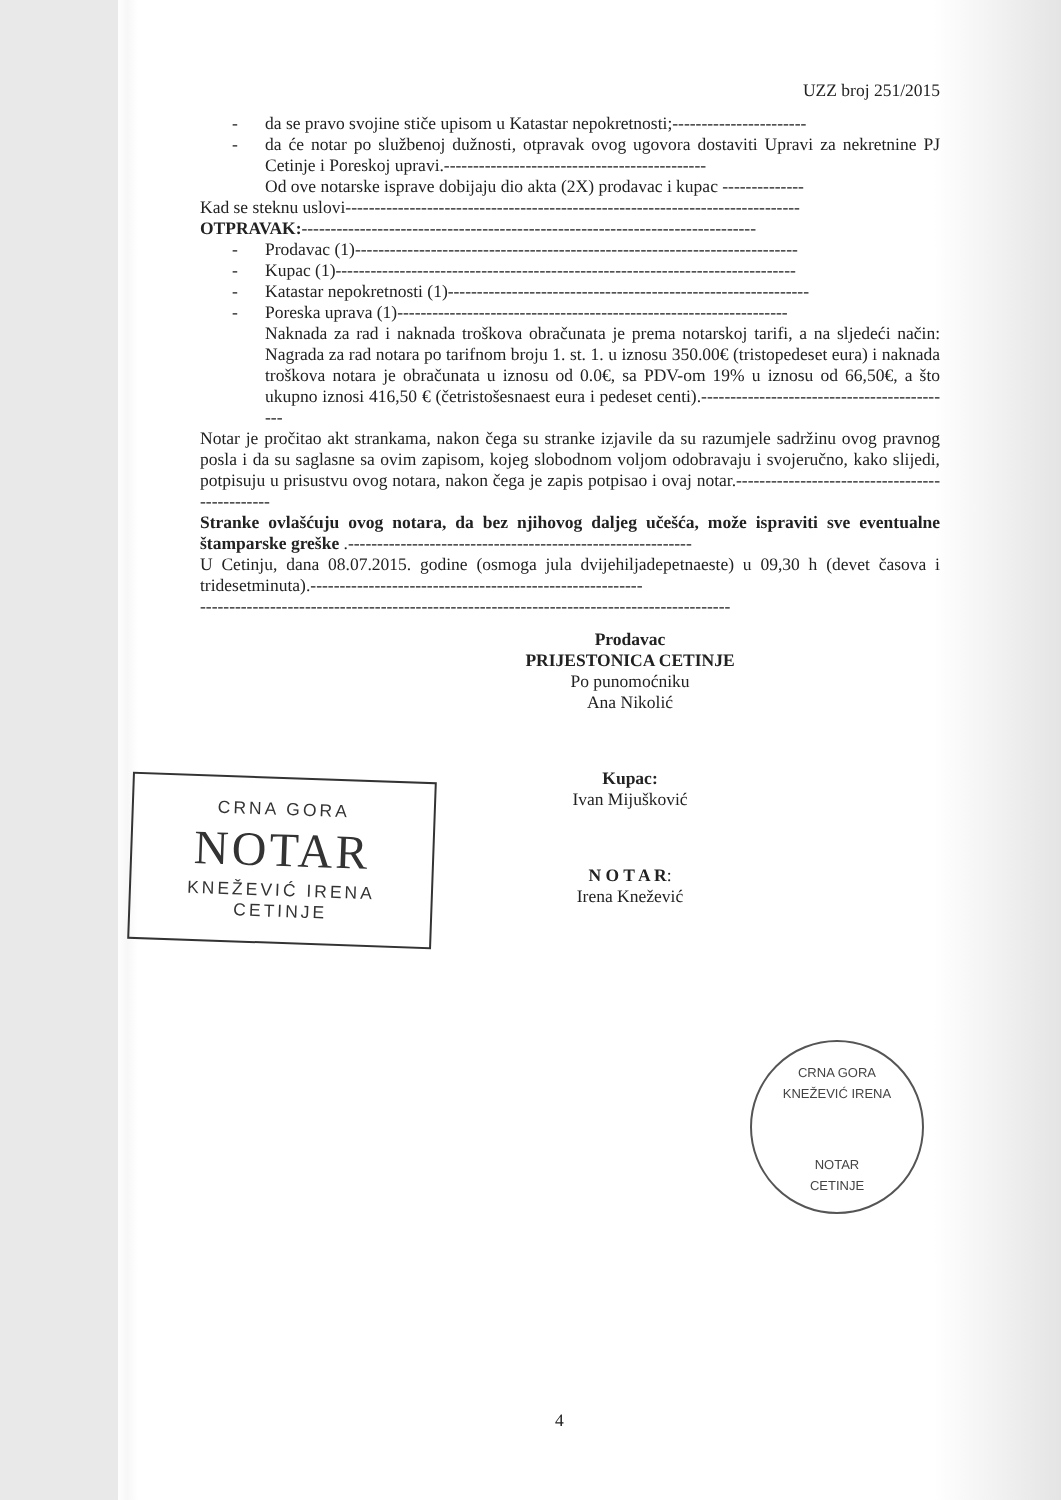UZZ broj 251/2015
- da se pravo svojine stiče upisom u Katastar nepokretnosti;-----------------------
- da će notar po službenoj dužnosti, otpravak ovog ugovora dostaviti Upravi za nekretnine PJ Cetinje i Poreskoj upravi.---------------------------------------------
Od ove notarske isprave dobijaju dio akta (2X) prodavac i kupac --------------
Kad se steknu uslovi------------------------------------------------------------------------------
OTPRAVAK:------------------------------------------------------------------------------
- Prodavac (1)----------------------------------------------------------------------------
- Kupac (1)-------------------------------------------------------------------------------
- Katastar nepokretnosti (1)--------------------------------------------------------------
- Poreska uprava (1)-------------------------------------------------------------------
Naknada za rad i naknada troškova obračunata je prema notarskoj tarifi, a na sljedeći način: Nagrada za rad notara po tarifnom broju 1. st. 1. u iznosu 350.00€ (tristopedeset eura) i naknada troškova notara je obračunata u iznosu od 0.0€, sa PDV-om 19% u iznosu od 66,50€, a što ukupno iznosi 416,50 € (četristošesnaest eura i pedeset centi).--------------------------------------------
Notar je pročitao akt strankama, nakon čega su stranke izjavile da su razumjele sadržinu ovog pravnog posla i da su saglasne sa ovim zapisom, kojeg slobodnom voljom odobravaju i svojeručno, kako slijedi, potpisuju u prisustvu ovog notara, nakon čega je zapis potpisao i ovaj notar.-----------------------------------------------
Stranke ovlašćuju ovog notara, da bez njihovog daljeg učešća, može ispraviti sve eventualne štamparske greške .-----------------------------------------------------------
U Cetinju, dana 08.07.2015. godine (osmoga jula dvijehiljadepetnaeste) u 09,30 h (devet časova i tridesetminuta).---------------------------------------------------------
-------------------------------------------------------------------------------------------
Prodavac
PRIJESTONICA CETINJE
Po punomoćniku
Ana Nikolić
Kupac:
Ivan Mijušković
N O T A R:
Irena Knežević
CRNA GORA
NOTAR
KNEŽEVIĆ IRENA
CETINJE
CRNA GORA
KNEŽEVIĆ IRENA
NOTAR
CETINJE
4